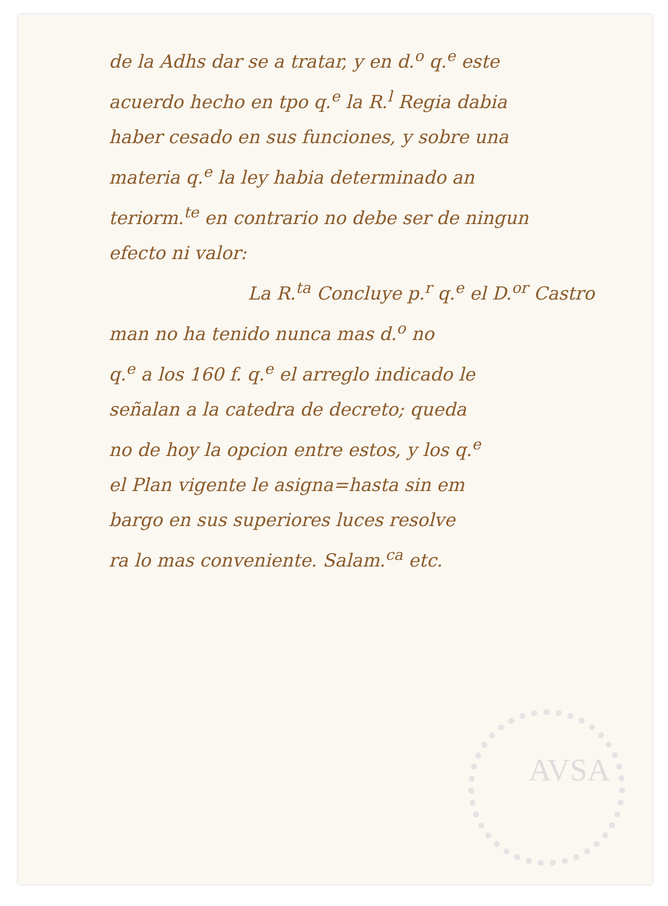de la Adhs dar se a tratar, y en d.<sup>o</sup> q.<sup>e</sup> este
acuerdo hecho en tpo q.<sup>e</sup> la R.<sup>l</sup> Regia dabia
haber cesado en sus funciones, y sobre una
materia q.<sup>e</sup> la ley habia determinado an
teriorm.<sup>te</sup> en contrario no debe ser de ningun
efecto ni valor:
La R.<sup>ta</sup> Concluye p.<sup>r</sup> q.<sup>e</sup> el D.<sup>or</sup> Castro
man no ha tenido nunca mas d.<sup>o</sup> no
q.<sup>e</sup> a los 160 f. q.<sup>e</sup> el arreglo indicado le
señalan a la catedra de decreto; queda
no de hoy la opcion entre estos, y los q.<sup>e</sup>
el Plan vigente le asigna=hasta sin em
bargo en sus superiores luces resolve
ra lo mas conveniente. Salam.<sup>ca</sup> etc.
AVSA